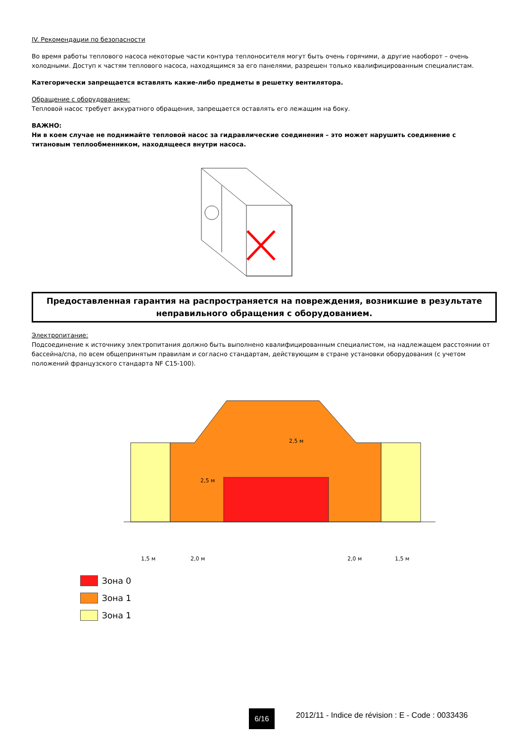IV. Рекомендации по безопасности
Во время работы теплового насоса некоторые части контура теплоносителя могут быть очень горячими, а другие наоборот – очень холодными. Доступ к частям теплового насоса, находящимся за его панелями, разрешен только квалифицированным специалистам.
Категорически запрещается вставлять какие-либо предметы в решетку вентилятора.
Обращение с оборудованием:
Тепловой насос требует аккуратного обращения, запрещается оставлять его лежащим на боку.
ВАЖНО:
Ни в коем случае не поднимайте тепловой насос за гидравлические соединения – это может нарушить соединение с титановым теплообменником, находящееся внутри насоса.
Предоставленная гарантия на распространяется на повреждения, возникшие в результате неправильного обращения с оборудованием.
Электропитание:
Подсоединение к источнику электропитания должно быть выполнено квалифицированным специалистом, на надлежащем расстоянии от бассейна/спа, по всем общепринятым правилам и согласно стандартам, действующим в стране установки оборудования (с учетом положений французского стандарта NF C15-100).
2,5 м
2,5 м
1,5 м
2,0 м
2,0 м
1,5 м
Зона 0
Зона 1
Зона 1
6/16
2012/11 - Indice de révision : E - Code : 0033436